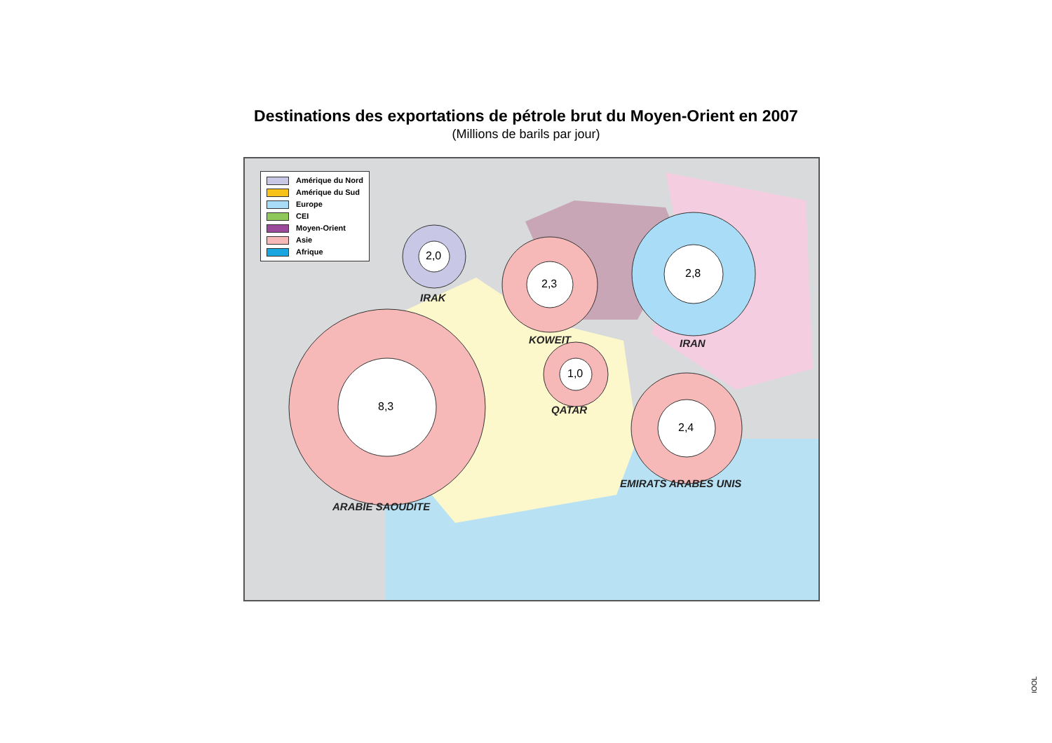Destinations des exportations de pétrole brut du Moyen-Orient en 2007
(Millions de barils par jour)
Amérique du Nord
Amérique du Sud
Europe
CEI
Moyen-Orient
Asie
Afrique
2,0
IRAK
2,3
2,8
KOWEIT IRAN
1,0
QATAR
8,3
2,4
EMIRATS ARABES UNIS
ARABIE SAOUDITE
IOOL